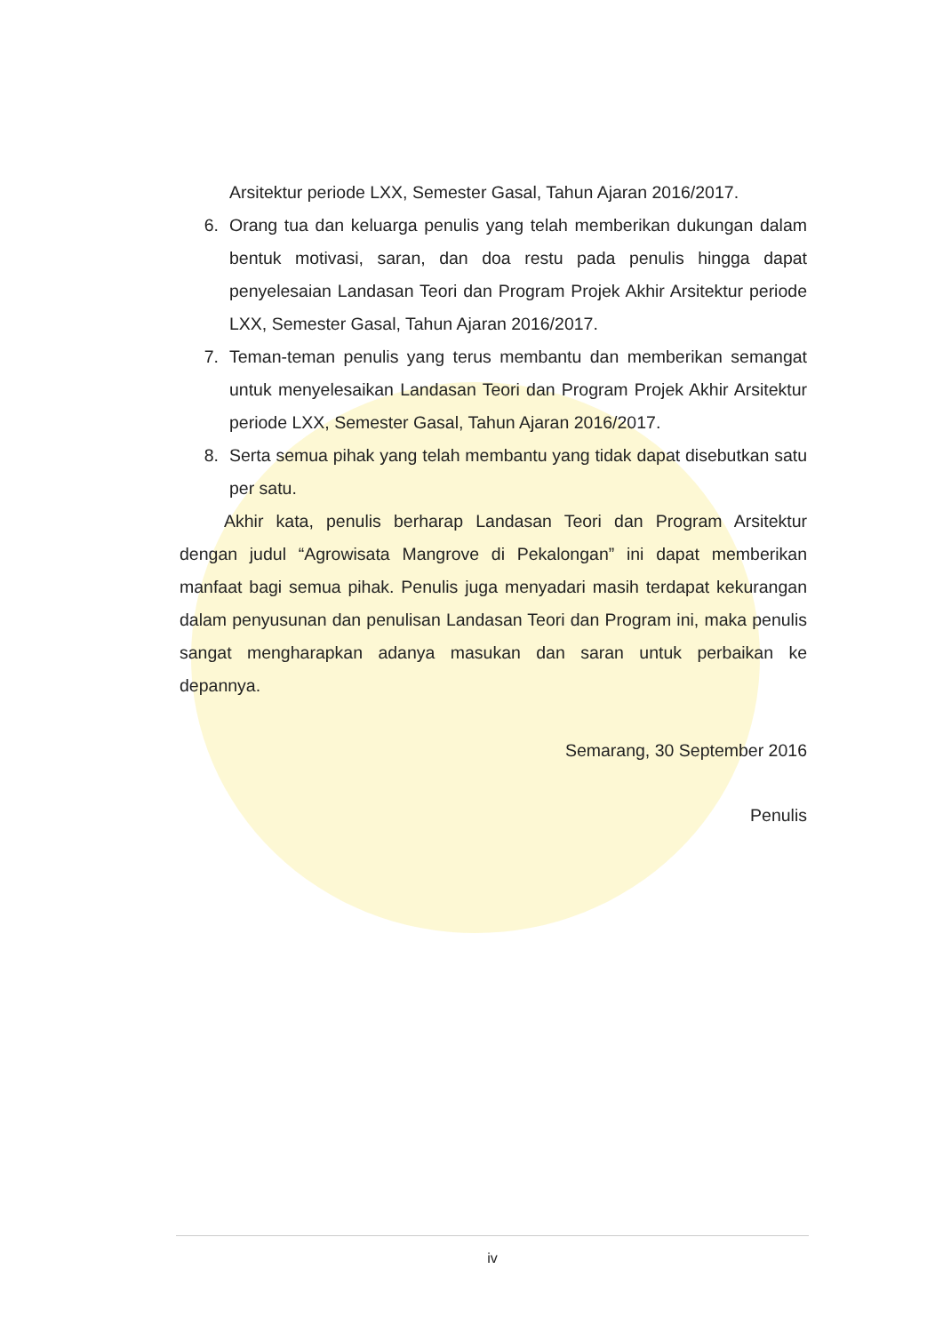Arsitektur periode LXX, Semester Gasal, Tahun Ajaran 2016/2017.
6. Orang tua dan keluarga penulis yang telah memberikan dukungan dalam bentuk motivasi, saran, dan doa restu pada penulis hingga dapat penyelesaian Landasan Teori dan Program Projek Akhir Arsitektur periode LXX, Semester Gasal, Tahun Ajaran 2016/2017.
7. Teman-teman penulis yang terus membantu dan memberikan semangat untuk menyelesaikan Landasan Teori dan Program Projek Akhir Arsitektur periode LXX, Semester Gasal, Tahun Ajaran 2016/2017.
8. Serta semua pihak yang telah membantu yang tidak dapat disebutkan satu per satu.
Akhir kata, penulis berharap Landasan Teori dan Program Arsitektur dengan judul “Agrowisata Mangrove di Pekalongan” ini dapat memberikan manfaat bagi semua pihak. Penulis juga menyadari masih terdapat kekurangan dalam penyusunan dan penulisan Landasan Teori dan Program ini, maka penulis sangat mengharapkan adanya masukan dan saran untuk perbaikan ke depannya.
Semarang, 30 September 2016
Penulis
iv